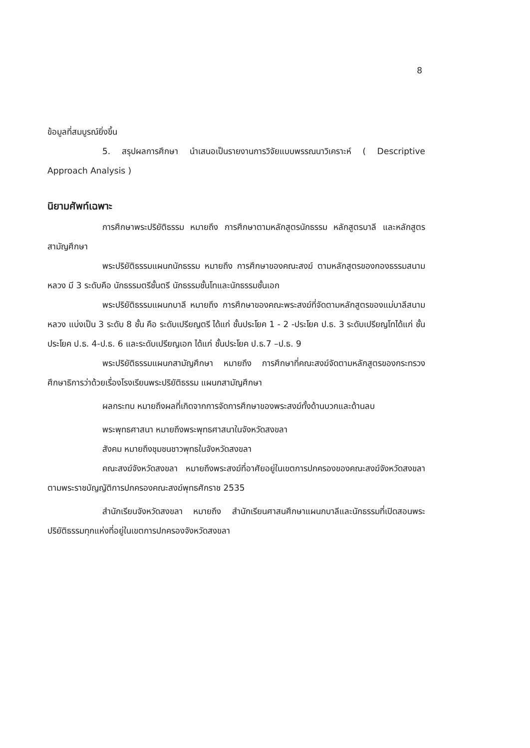8
ข้อมูลที่สมบูรณ์ยิ่งขึ้น
5. สรุปผลการศึกษา นำเสนอเป็นรายงานการวิจัยแบบพรรณนาวิเคราะห์ ( Descriptive Approach Analysis )
นิยามศัพท์เฉพาะ
การศึกษาพระปริยัติธรรม หมายถึง การศึกษาตามหลักสูตรนักธรรม หลักสูตรบาลี และหลักสูตรสามัญศึกษา
พระปริยัติธรรมแผนกนักธรรม หมายถึง การศึกษาของคณะสงฆ์ ตามหลักสูตรของกองธรรมสนามหลวง มี 3 ระดับคือ นักธรรมตรีชั้นตรี นักธรรมชั้นโทและนักธรรมชั้นเอก
พระปริยัติธรรมแผนกบาลี หมายถึง การศึกษาของคณะพระสงฆ์ที่จัดตามหลักสูตรของแม่บาลีสนามหลวง แบ่งเป็น 3 ระดับ 8 ชั้น คือ ระดับเปรียญตรี ได้แก่ ชั้นประโยค 1 - 2 -ประโยค ป.ธ. 3 ระดับเปรียญโทได้แก่ ชั้นประโยค ป.ธ. 4-ป.ธ. 6 และระดับเปรียญเอก ได้แก่ ชั้นประโยค ป.ธ.7 –ป.ธ. 9
พระปริยัติธรรมแผนกสามัญศึกษา หมายถึง การศึกษาที่คณะสงฆ์จัดตามหลักสูตรของกระทรวงศึกษาธิการว่าด้วยเรื่องโรงเรียนพระปริยัติธรรม แผนกสามัญศึกษา
ผลกระทบ หมายถึงผลที่เกิดจากการจัดการศึกษาของพระสงฆ์ทั้งด้านบวกและด้านลบ
พระพุทธศาสนา หมายถึงพระพุทธศาสนาในจังหวัดสงขลา
สังคม หมายถึงชุมชนชาวพุทธในจังหวัดสงขลา
คณะสงฆ์จังหวัดสงขลา หมายถึงพระสงฆ์ที่อาศัยอยู่ในเขตการปกครองของคณะสงฆ์จังหวัดสงขลา ตามพระราชบัญญัติการปกครองคณะสงฆ์พุทธศักราช 2535
สำนักเรียนจังหวัดสงขลา หมายถึง สำนักเรียนศาสนศึกษาแผนกบาลีและนักธรรมที่เปิดสอนพระปริยัติธรรมทุกแห่งที่อยู่ในเขตการปกครองจังหวัดสงขลา